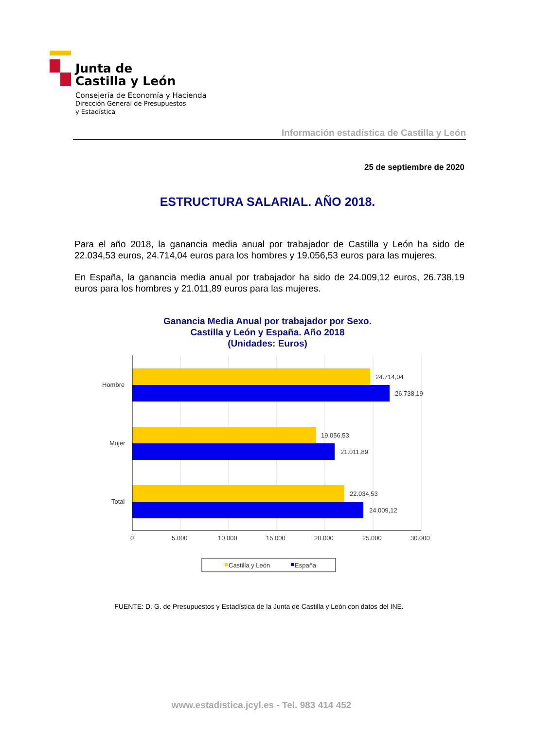Junta de
Castilla y León
Consejería de Economía y Hacienda
Dirección General de Presupuestos
y Estadística
Información estadística de Castilla y León
25 de septiembre de 2020
ESTRUCTURA SALARIAL. AÑO 2018.
Para el año 2018, la ganancia media anual por trabajador de Castilla y León ha sido de 22.034,53 euros, 24.714,04 euros para los hombres y 19.056,53 euros para las mujeres.
En España, la ganancia media anual por trabajador ha sido de 24.009,12 euros, 26.738,19 euros para los hombres y 21.011,89 euros para las mujeres.
Ganancia Media Anual por trabajador por Sexo.
Castilla y León y España. Año 2018
(Unidades: Euros)
24.714,04
26.738,19
19.056,53
21.011,89
22.034,53
24.009,12
Hombre
Mujer
Total
0
5.000
10.000
15.000
20.000
25.000
30.000
Castilla y León
España
FUENTE: D. G. de Presupuestos y Estadística de la Junta de Castilla y León con datos del INE.
www.estadistica.jcyl.es - Tel. 983 414 452